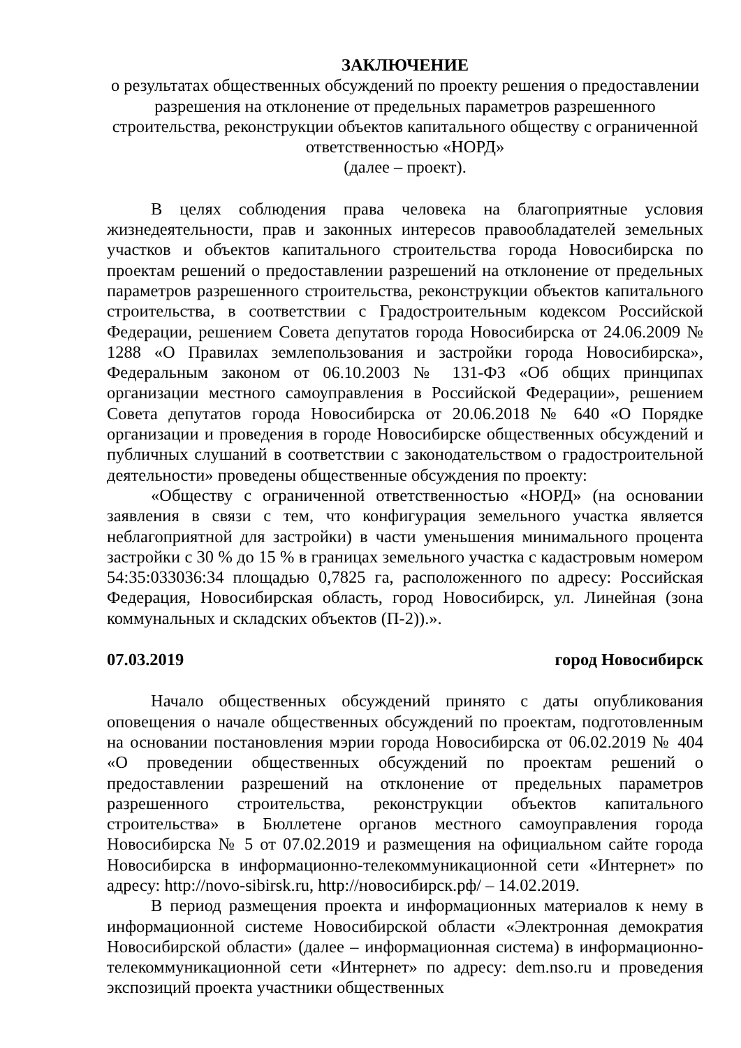ЗАКЛЮЧЕНИЕ
о результатах общественных обсуждений по проекту решения о предоставлении разрешения на отклонение от предельных параметров разрешенного строительства, реконструкции объектов капитального обществу с ограниченной ответственностью «НОРД»
(далее – проект).
В целях соблюдения права человека на благоприятные условия жизнедеятельности, прав и законных интересов правообладателей земельных участков и объектов капитального строительства города Новосибирска по проектам решений о предоставлении разрешений на отклонение от предельных параметров разрешенного строительства, реконструкции объектов капитального строительства, в соответствии с Градостроительным кодексом Российской Федерации, решением Совета депутатов города Новосибирска от 24.06.2009 № 1288 «О Правилах землепользования и застройки города Новосибирска», Федеральным законом от 06.10.2003 № 131-ФЗ «Об общих принципах организации местного самоуправления в Российской Федерации», решением Совета депутатов города Новосибирска от 20.06.2018 № 640 «О Порядке организации и проведения в городе Новосибирске общественных обсуждений и публичных слушаний в соответствии с законодательством о градостроительной деятельности» проведены общественные обсуждения по проекту:
«Обществу с ограниченной ответственностью «НОРД» (на основании заявления в связи с тем, что конфигурация земельного участка является неблагоприятной для застройки) в части уменьшения минимального процента застройки с 30 % до 15 % в границах земельного участка с кадастровым номером 54:35:033036:34 площадью 0,7825 га, расположенного по адресу: Российская Федерация, Новосибирская область, город Новосибирск, ул. Линейная (зона коммунальных и складских объектов (П-2)).».
07.03.2019 город Новосибирск
Начало общественных обсуждений принято с даты опубликования оповещения о начале общественных обсуждений по проектам, подготовленным на основании постановления мэрии города Новосибирска от 06.02.2019 № 404 «О проведении общественных обсуждений по проектам решений о предоставлении разрешений на отклонение от предельных параметров разрешенного строительства, реконструкции объектов капитального строительства» в Бюллетене органов местного самоуправления города Новосибирска № 5 от 07.02.2019 и размещения на официальном сайте города Новосибирска в информационно-телекоммуникационной сети «Интернет» по адресу: http://novo-sibirsk.ru, http://новосибирск.рф/ – 14.02.2019.
В период размещения проекта и информационных материалов к нему в информационной системе Новосибирской области «Электронная демократия Новосибирской области» (далее – информационная система) в информационно-телекоммуникационной сети «Интернет» по адресу: dem.nso.ru и проведения экспозиций проекта участники общественных